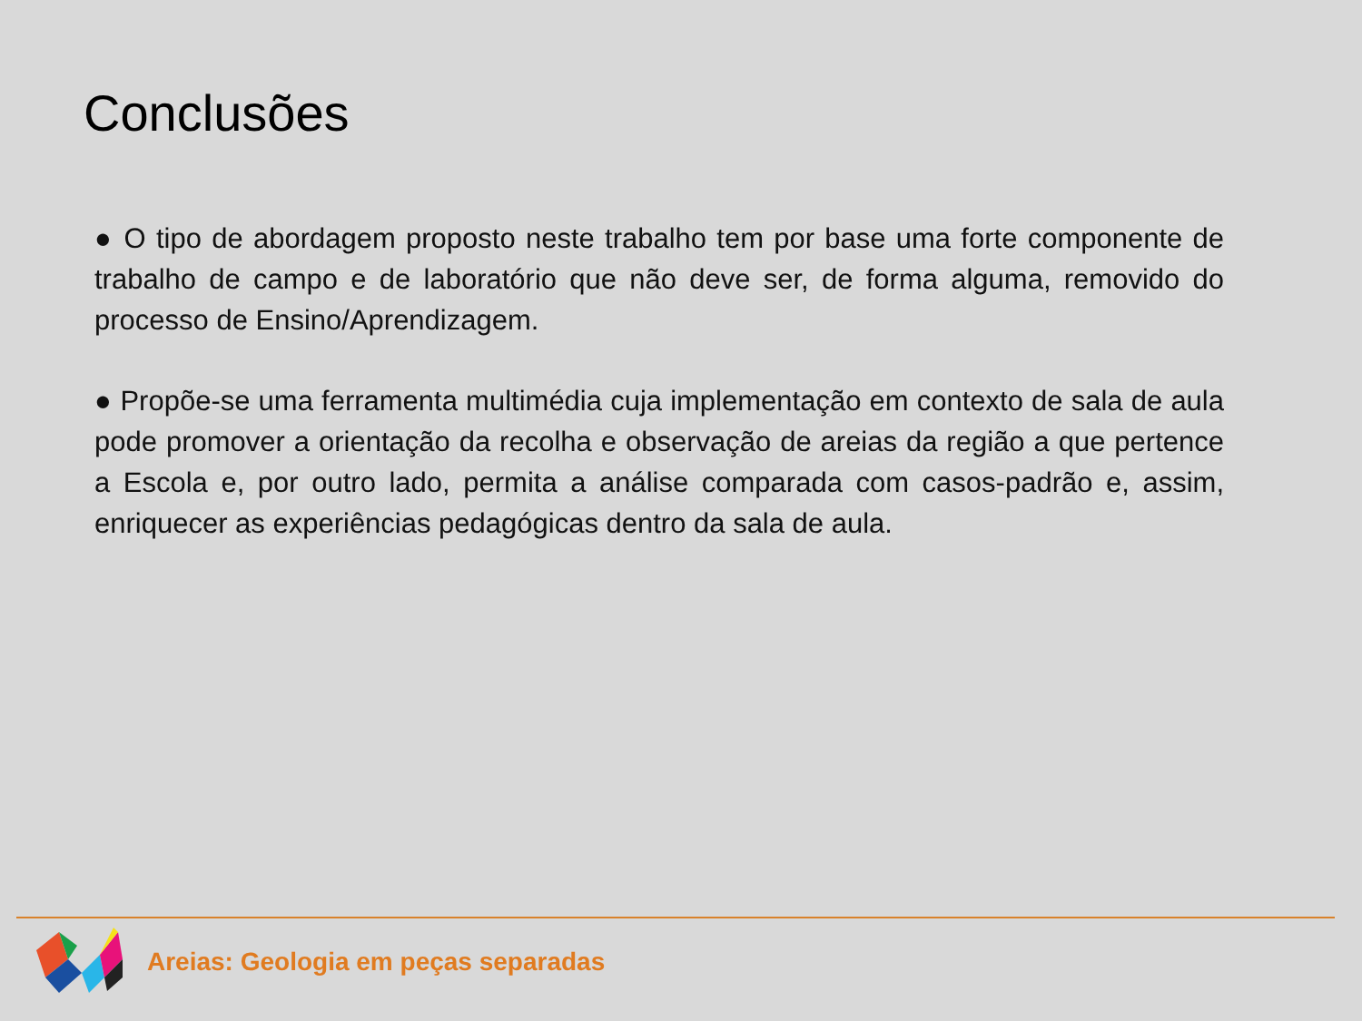Conclusões
● O tipo de abordagem proposto neste trabalho tem por base uma forte componente de trabalho de campo e de laboratório que não deve ser, de forma alguma, removido do processo de Ensino/Aprendizagem.
● Propõe-se uma ferramenta multimédia cuja implementação em contexto de sala de aula pode promover a orientação da recolha e observação de areias da região a que pertence a Escola e, por outro lado, permita a análise comparada com casos-padrão e, assim, enriquecer as experiências pedagógicas dentro da sala de aula.
Areias: Geologia em peças separadas